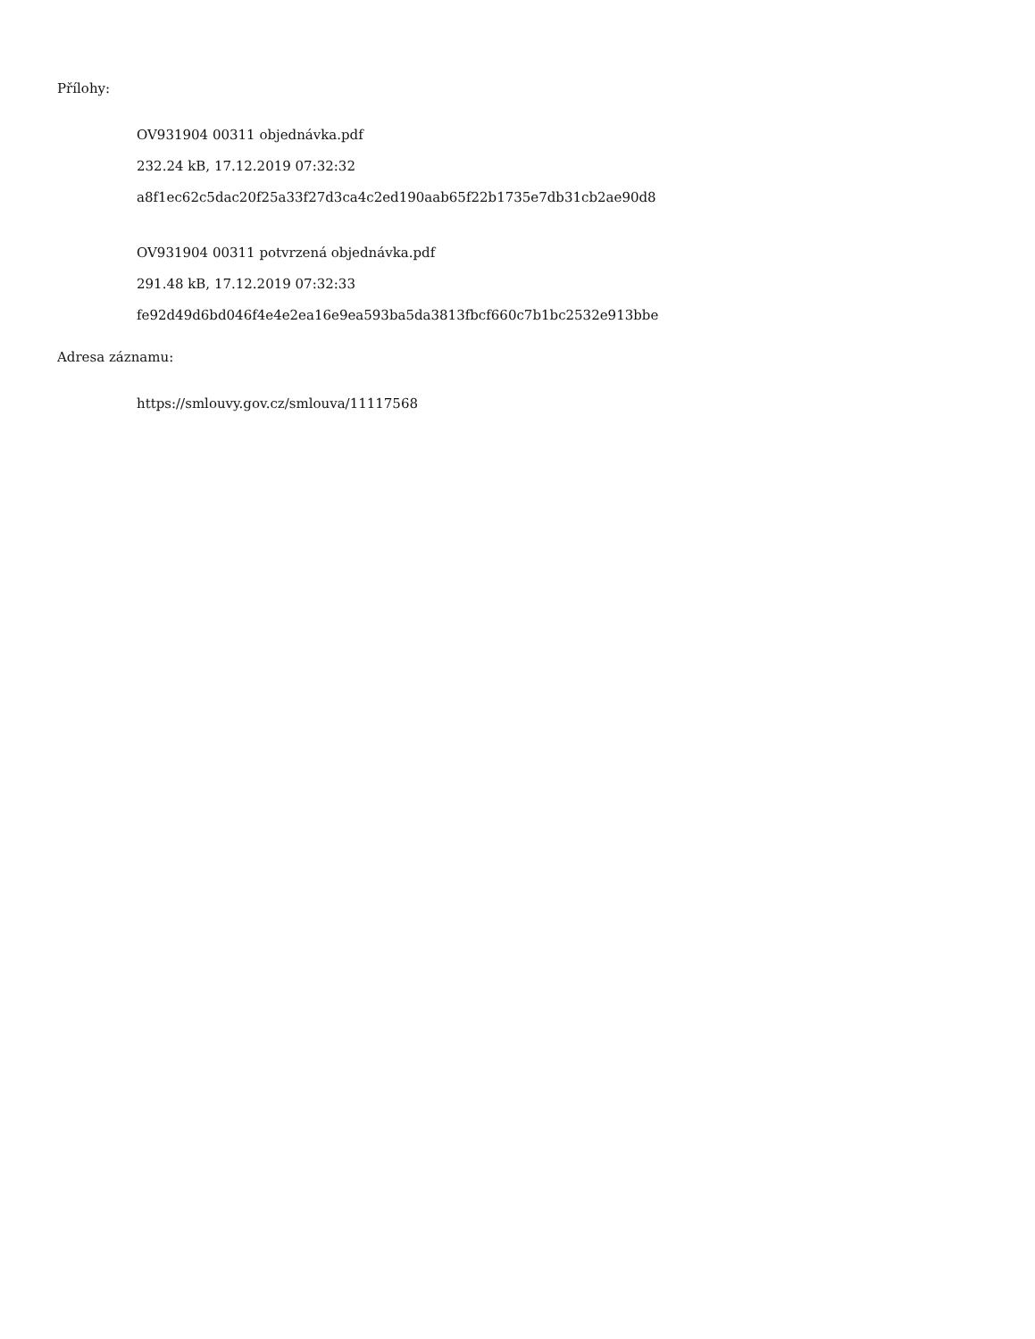Přílohy:
OV931904 00311 objednávka.pdf
232.24 kB, 17.12.2019 07:32:32
a8f1ec62c5dac20f25a33f27d3ca4c2ed190aab65f22b1735e7db31cb2ae90d8
OV931904 00311 potvrzená objednávka.pdf
291.48 kB, 17.12.2019 07:32:33
fe92d49d6bd046f4e4e2ea16e9ea593ba5da3813fbcf660c7b1bc2532e913bbe
Adresa záznamu:
https://smlouvy.gov.cz/smlouva/11117568